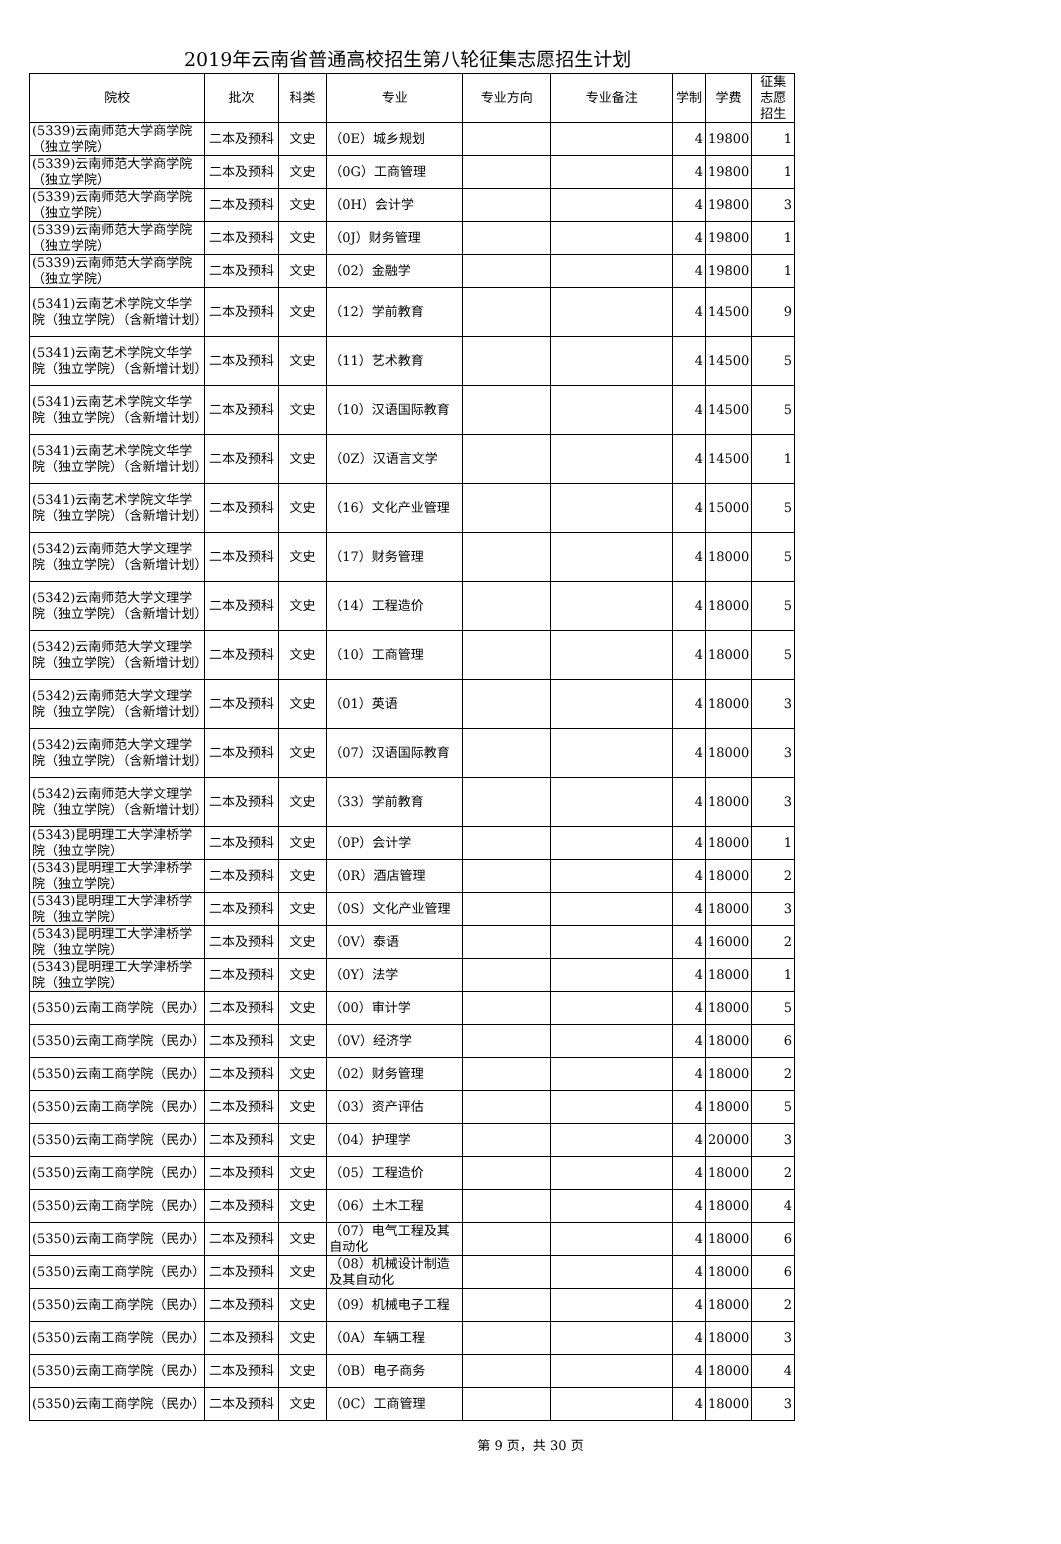2019年云南省普通高校招生第八轮征集志愿招生计划
| 院校 | 批次 | 科类 | 专业 | 专业方向 | 专业备注 | 学制 | 学费 | 征集志愿招生 |
| --- | --- | --- | --- | --- | --- | --- | --- | --- |
| (5339)云南师范大学商学院（独立学院） | 二本及预科 | 文史 | （0E）城乡规划 | | | 4 | 19800 | 1 |
| (5339)云南师范大学商学院（独立学院） | 二本及预科 | 文史 | （0G）工商管理 | | | 4 | 19800 | 1 |
| (5339)云南师范大学商学院（独立学院） | 二本及预科 | 文史 | （0H）会计学 | | | 4 | 19800 | 3 |
| (5339)云南师范大学商学院（独立学院） | 二本及预科 | 文史 | （0J）财务管理 | | | 4 | 19800 | 1 |
| (5339)云南师范大学商学院（独立学院） | 二本及预科 | 文史 | （02）金融学 | | | 4 | 19800 | 1 |
| (5341)云南艺术学院文华学院（独立学院）（含新增计划） | 二本及预科 | 文史 | （12）学前教育 | | | 4 | 14500 | 9 |
| (5341)云南艺术学院文华学院（独立学院）（含新增计划） | 二本及预科 | 文史 | （11）艺术教育 | | | 4 | 14500 | 5 |
| (5341)云南艺术学院文华学院（独立学院）（含新增计划） | 二本及预科 | 文史 | （10）汉语国际教育 | | | 4 | 14500 | 5 |
| (5341)云南艺术学院文华学院（独立学院）（含新增计划） | 二本及预科 | 文史 | （0Z）汉语言文学 | | | 4 | 14500 | 1 |
| (5341)云南艺术学院文华学院（独立学院）（含新增计划） | 二本及预科 | 文史 | （16）文化产业管理 | | | 4 | 15000 | 5 |
| (5342)云南师范大学文理学院（独立学院）（含新增计划） | 二本及预科 | 文史 | （17）财务管理 | | | 4 | 18000 | 5 |
| (5342)云南师范大学文理学院（独立学院）（含新增计划） | 二本及预科 | 文史 | （14）工程造价 | | | 4 | 18000 | 5 |
| (5342)云南师范大学文理学院（独立学院）（含新增计划） | 二本及预科 | 文史 | （10）工商管理 | | | 4 | 18000 | 5 |
| (5342)云南师范大学文理学院（独立学院）（含新增计划） | 二本及预科 | 文史 | （01）英语 | | | 4 | 18000 | 3 |
| (5342)云南师范大学文理学院（独立学院）（含新增计划） | 二本及预科 | 文史 | （07）汉语国际教育 | | | 4 | 18000 | 3 |
| (5342)云南师范大学文理学院（独立学院）（含新增计划） | 二本及预科 | 文史 | （33）学前教育 | | | 4 | 18000 | 3 |
| (5343)昆明理工大学津桥学院（独立学院） | 二本及预科 | 文史 | （0P）会计学 | | | 4 | 18000 | 1 |
| (5343)昆明理工大学津桥学院（独立学院） | 二本及预科 | 文史 | （0R）酒店管理 | | | 4 | 18000 | 2 |
| (5343)昆明理工大学津桥学院（独立学院） | 二本及预科 | 文史 | （0S）文化产业管理 | | | 4 | 18000 | 3 |
| (5343)昆明理工大学津桥学院（独立学院） | 二本及预科 | 文史 | （0V）泰语 | | | 4 | 16000 | 2 |
| (5343)昆明理工大学津桥学院（独立学院） | 二本及预科 | 文史 | （0Y）法学 | | | 4 | 18000 | 1 |
| (5350)云南工商学院（民办） | 二本及预科 | 文史 | （00）审计学 | | | 4 | 18000 | 5 |
| (5350)云南工商学院（民办） | 二本及预科 | 文史 | （0V）经济学 | | | 4 | 18000 | 6 |
| (5350)云南工商学院（民办） | 二本及预科 | 文史 | （02）财务管理 | | | 4 | 18000 | 2 |
| (5350)云南工商学院（民办） | 二本及预科 | 文史 | （03）资产评估 | | | 4 | 18000 | 5 |
| (5350)云南工商学院（民办） | 二本及预科 | 文史 | （04）护理学 | | | 4 | 20000 | 3 |
| (5350)云南工商学院（民办） | 二本及预科 | 文史 | （05）工程造价 | | | 4 | 18000 | 2 |
| (5350)云南工商学院（民办） | 二本及预科 | 文史 | （06）土木工程 | | | 4 | 18000 | 4 |
| (5350)云南工商学院（民办） | 二本及预科 | 文史 | （07）电气工程及其自动化 | | | 4 | 18000 | 6 |
| (5350)云南工商学院（民办） | 二本及预科 | 文史 | （08）机械设计制造及其自动化 | | | 4 | 18000 | 6 |
| (5350)云南工商学院（民办） | 二本及预科 | 文史 | （09）机械电子工程 | | | 4 | 18000 | 2 |
| (5350)云南工商学院（民办） | 二本及预科 | 文史 | （0A）车辆工程 | | | 4 | 18000 | 3 |
| (5350)云南工商学院（民办） | 二本及预科 | 文史 | （0B）电子商务 | | | 4 | 18000 | 4 |
| (5350)云南工商学院（民办） | 二本及预科 | 文史 | （0C）工商管理 | | | 4 | 18000 | 3 |
第 9 页，共 30 页